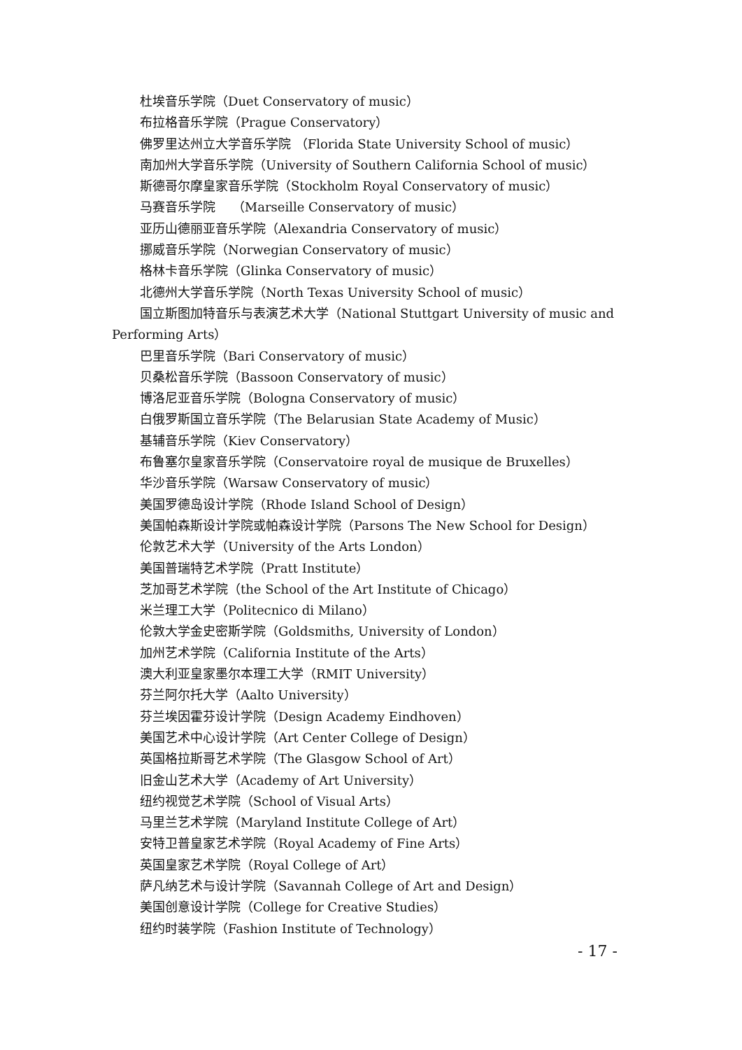杜埃音乐学院（Duet Conservatory of music）
布拉格音乐学院（Prague Conservatory）
佛罗里达州立大学音乐学院 （Florida State University School of music）
南加州大学音乐学院（University of Southern California School of music）
斯德哥尔摩皇家音乐学院（Stockholm Royal Conservatory of music）
马赛音乐学院　 （Marseille Conservatory of music）
亚历山德丽亚音乐学院（Alexandria Conservatory of music）
挪威音乐学院（Norwegian Conservatory of music）
格林卡音乐学院（Glinka Conservatory of music）
北德州大学音乐学院（North Texas University School of music）
国立斯图加特音乐与表演艺术大学（National Stuttgart University of music and Performing Arts）
巴里音乐学院（Bari Conservatory of music）
贝桑松音乐学院（Bassoon Conservatory of music）
博洛尼亚音乐学院（Bologna Conservatory of music）
白俄罗斯国立音乐学院（The Belarusian State Academy of Music）
基辅音乐学院（Kiev Conservatory）
布鲁塞尔皇家音乐学院（Conservatoire royal de musique de Bruxelles）
华沙音乐学院（Warsaw Conservatory of music）
美国罗德岛设计学院（Rhode Island School of Design）
美国帕森斯设计学院或帕森设计学院（Parsons The New School for Design）
伦敦艺术大学（University of the Arts London）
美国普瑞特艺术学院（Pratt Institute）
芝加哥艺术学院（the School of the Art Institute of Chicago）
米兰理工大学（Politecnico di Milano）
伦敦大学金史密斯学院（Goldsmiths, University of London）
加州艺术学院（California Institute of the Arts）
澳大利亚皇家墨尔本理工大学（RMIT University）
芬兰阿尔托大学（Aalto University）
芬兰埃因霍芬设计学院（Design Academy Eindhoven）
美国艺术中心设计学院（Art Center College of Design）
英国格拉斯哥艺术学院（The Glasgow School of Art）
旧金山艺术大学（Academy of Art University）
纽约视觉艺术学院（School of Visual Arts）
马里兰艺术学院（Maryland Institute College of Art）
安特卫普皇家艺术学院（Royal Academy of Fine Arts）
英国皇家艺术学院（Royal College of Art）
萨凡纳艺术与设计学院（Savannah College of Art and Design）
美国创意设计学院（College for Creative Studies）
纽约时装学院（Fashion Institute of Technology）
- 17 -